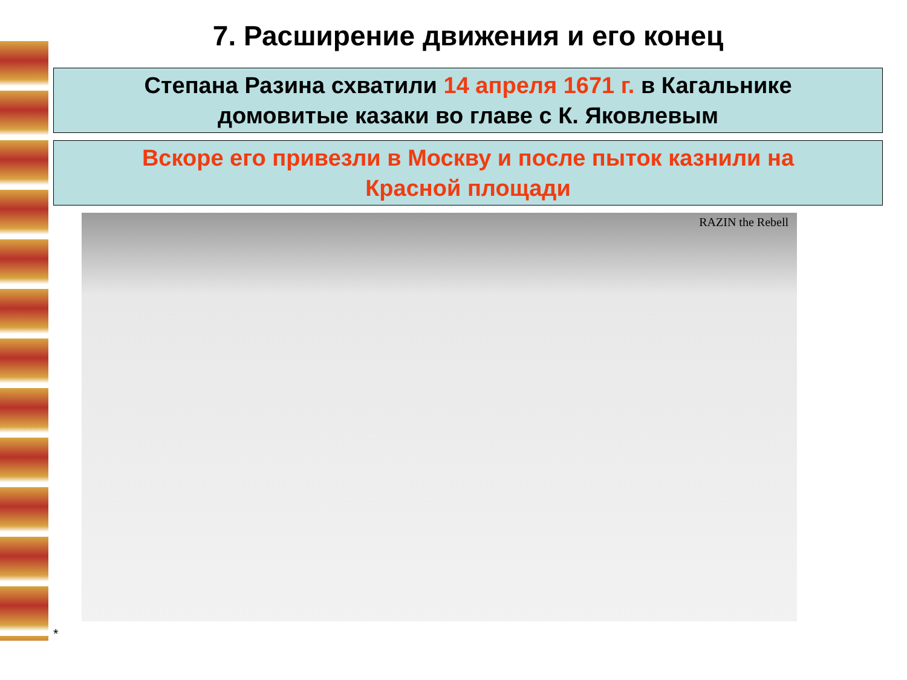7. Расширение движения и его конец
Степана Разина схватили 14 апреля 1671 г. в Кагальнике
домовитые казаки во главе с К. Яковлевым
Вскоре его привезли в Москву и после пыток казнили на
Красной площади
RAZIN the Rebell
*